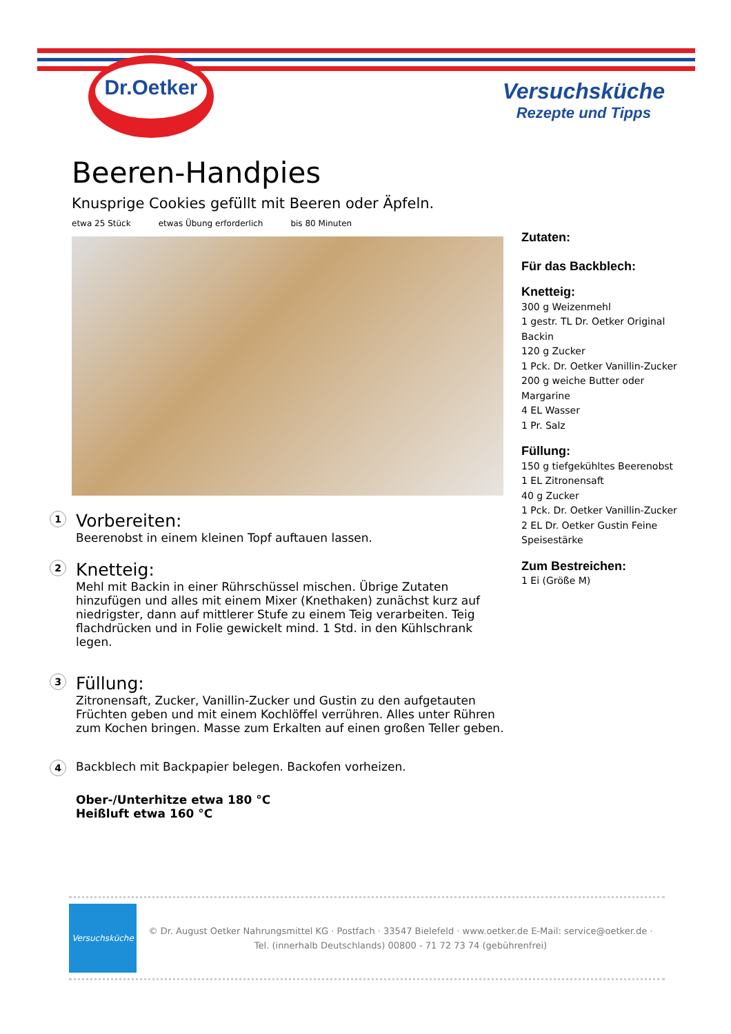Dr.Oetker
Versuchsküche
Rezepte und Tipps
Beeren-Handpies
Knusprige Cookies gefüllt mit Beeren oder Äpfeln.
etwa 25 Stück etwas Übung erforderlich bis 80 Minuten
1
Vorbereiten:
Beerenobst in einem kleinen Topf auftauen lassen.
2
Knetteig:
Mehl mit Backin in einer Rührschüssel mischen. Übrige Zutaten hinzufügen und alles mit einem Mixer (Knethaken) zunächst kurz auf niedrigster, dann auf mittlerer Stufe zu einem Teig verarbeiten. Teig flachdrücken und in Folie gewickelt mind. 1 Std. in den Kühlschrank legen.
3
Füllung:
Zitronensaft, Zucker, Vanillin-Zucker und Gustin zu den aufgetauten Früchten geben und mit einem Kochlöffel verrühren. Alles unter Rühren zum Kochen bringen. Masse zum Erkalten auf einen großen Teller geben.
4
Backblech mit Backpapier belegen. Backofen vorheizen.
Ober-/Unterhitze etwa 180 °C
Heißluft etwa 160 °C
Zutaten:
Für das Backblech:
Knetteig:
300 g Weizenmehl
1 gestr. TL Dr. Oetker Original Backin
120 g Zucker
1 Pck. Dr. Oetker Vanillin-Zucker
200 g weiche Butter oder Margarine
4 EL Wasser
1 Pr. Salz
Füllung:
150 g tiefgekühltes Beerenobst
1 EL Zitronensaft
40 g Zucker
1 Pck. Dr. Oetker Vanillin-Zucker
2 EL Dr. Oetker Gustin Feine Speisestärke
Zum Bestreichen:
1 Ei (Größe M)
Versuchsküche
© Dr. August Oetker Nahrungsmittel KG · Postfach · 33547 Bielefeld · www.oetker.de E-Mail: service@oetker.de ·
Tel. (innerhalb Deutschlands) 00800 - 71 72 73 74 (gebührenfrei)